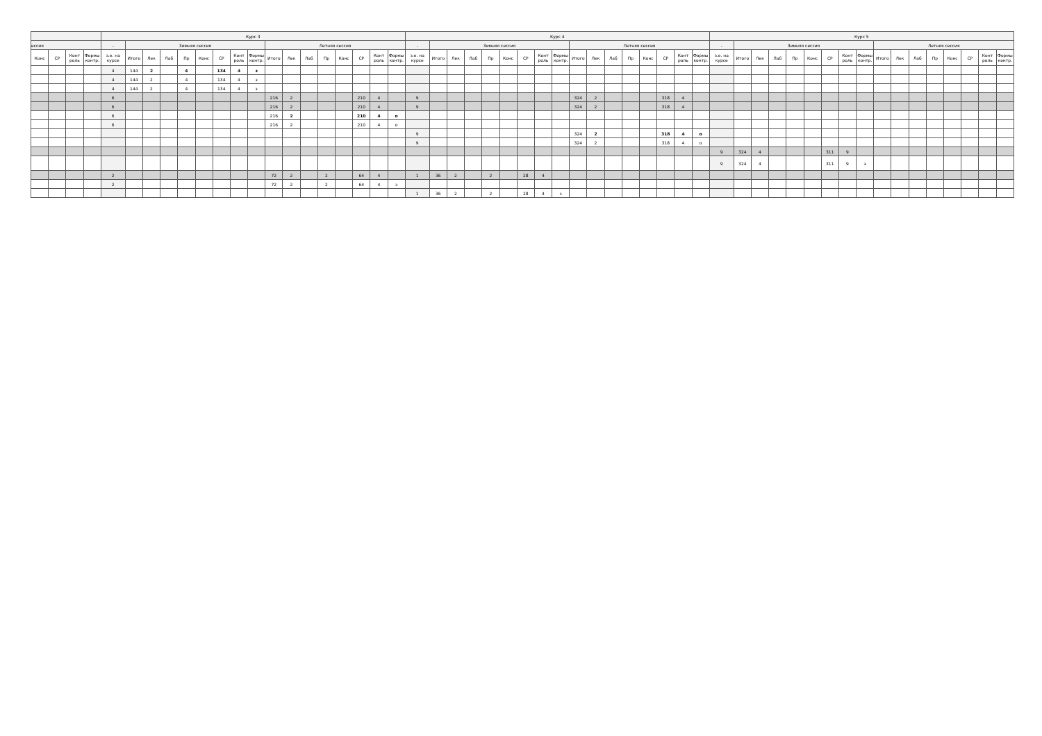| | | | | Курс 3 | | | | | | | | | | | | | | | | | Курс 4 | | | | | | | | | | | | | | | | | Курс 5 | | | | | | | | | | | | | | | | |
| --- | --- | --- | --- | --- | --- | --- | --- | --- | --- | --- | --- | --- | --- | --- | --- | --- | --- | --- | --- | --- | --- | --- | --- | --- | --- | --- | --- | --- | --- | --- | --- | --- | --- | --- | --- | --- | --- | --- | --- | --- | --- | --- | --- | --- | --- | --- | --- | --- | --- | --- | --- | --- | --- | --- |
| ессия | | | | - | Зимняя сессия | | | | | | | | Летняя сессия | | | | | | | | - | Зимняя сессия | | | | | | | | Летняя сессия | | | | | | | | - | Зимняя сессия | | | | | | | | Летняя сессия | | | | | | | |
| Конс | СР | Конт роль | Формы контр. | з.е. на курсе | Итого | Лек | Лаб | Пр | Конс | СР | Конт роль | Формы контр. | Итого | Лек | Лаб | Пр | Конс | СР | Конт роль | Формы контр. | з.е. на курсе | Итого | Лек | Лаб | Пр | Конс | СР | Конт роль | Формы контр. | Итого | Лек | Лаб | Пр | Конс | СР | Конт роль | Формы контр. | з.е. на курсе | Итого | Лек | Лаб | Пр | Конс | СР | Конт роль | Формы контр. | Итого | Лек | Лаб | Пр | Конс | СР | Конт роль | Формы контр. |
| | | | | 4 | 144 | 2 | | 4 | | 134 | 4 | з | | | | | | | | | | | | | | | | | | | | | | | | | | | | | | | | | | | | | | | | | | |
| | | | | 4 | 144 | 2 | | 4 | | 134 | 4 | з | | | | | | | | | | | | | | | | | | | | | | | | | | | | | | | | | | | | | | | | | | |
| | | | | 4 | 144 | 2 | | 4 | | 134 | 4 | з | | | | | | | | | | | | | | | | | | | | | | | | | | | | | | | | | | | | | | | | | | |
| | | | | 6 | | | | | | | | | 216 | 2 | | | | 210 | 4 | | 9 | | | | | | | | | 324 | 2 | | | | 318 | 4 | | | | | | | | | | | | | | | | | | |
| | | | | 6 | | | | | | | | | 216 | 2 | | | | 210 | 4 | | 9 | | | | | | | | | 324 | 2 | | | | 318 | 4 | | | | | | | | | | | | | | | | | | |
| | | | | 6 | | | | | | | | | 216 | 2 | | | | 210 | 4 | о | | | | | | | | | | | | | | | | | | | | | | | | | | | | | | | | | | |
| | | | | 6 | | | | | | | | | 216 | 2 | | | | 210 | 4 | о | | | | | | | | | | | | | | | | | | | | | | | | | | | | | | | | | | |
| | | | | | | | | | | | | | | | | | | | | | 9 | | | | | | | | | 324 | 2 | | | | 318 | 4 | о | | | | | | | | | | | | | | | | | |
| | | | | | | | | | | | | | | | | | | | | | 9 | | | | | | | | | 324 | 2 | | | | 318 | 4 | о | | | | | | | | | | | | | | | | | |
| | | | | | | | | | | | | | | | | | | | | | | | | | | | | | | | | | | | | | | 9 | 324 | 4 | | | | 311 | 9 | | | | | | | | | |
| | | | | | | | | | | | | | | | | | | | | | | | | | | | | | | | | | | | | | | 9 | 324 | 4 | | | | 311 | 9 | э | | | | | | | | |
| | | | | 2 | | | | | | | | | 72 | 2 | | 2 | | 64 | 4 | | 1 | 36 | 2 | | 2 | | 28 | 4 | | | | | | | | | | | | | | | | | | | | | | | | | | |
| | | | | 2 | | | | | | | | | 72 | 2 | | 2 | | 64 | 4 | з | | | | | | | | | | | | | | | | | | | | | | | | | | | | | | | | | | |
| | | | | | | | | | | | | | | | | | | | | | 1 | 36 | 2 | | 2 | | 28 | 4 | з | | | | | | | | | | | | | | | | | | | | | | | | | |